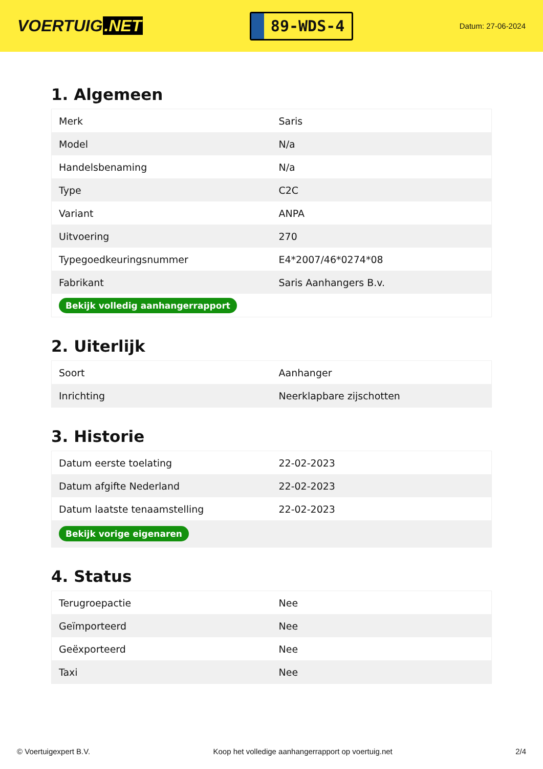VOERTUIG.NET
89-WDS-4
Datum: 27-06-2024
1. Algemeen
| Merk | Saris |
| Model | N/a |
| Handelsbenaming | N/a |
| Type | C2C |
| Variant | ANPA |
| Uitvoering | 270 |
| Typegoedkeuringsnummer | E4*2007/46*0274*08 |
| Fabrikant | Saris Aanhangers B.v. |
| Bekijk volledig aanhangerrapport | |
2. Uiterlijk
| Soort | Aanhanger |
| Inrichting | Neerklapbare zijschotten |
3. Historie
| Datum eerste toelating | 22-02-2023 |
| Datum afgifte Nederland | 22-02-2023 |
| Datum laatste tenaamstelling | 22-02-2023 |
| Bekijk vorige eigenaren | |
4. Status
| Terugroepactie | Nee |
| Geïmporteerd | Nee |
| Geëxporteerd | Nee |
| Taxi | Nee |
© Voertuigexpert B.V. Koop het volledige aanhangerrapport op voertuig.net 2/4